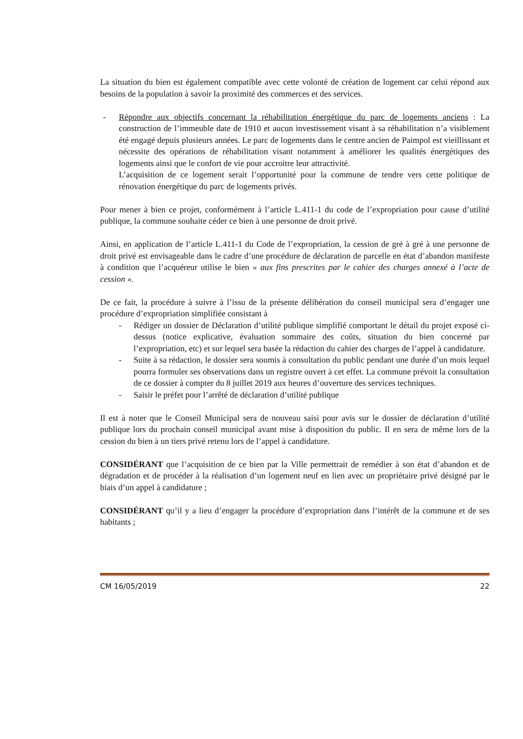La situation du bien est également compatible avec cette volonté de création de logement car celui répond aux besoins de la population à savoir la proximité des commerces et des services.
- Répondre aux objectifs concernant la réhabilitation énergétique du parc de logements anciens : La construction de l’immeuble date de 1910 et aucun investissement visant à sa réhabilitation n’a visiblement été engagé depuis plusieurs années. Le parc de logements dans le centre ancien de Paimpol est vieillissant et nécessite des opérations de réhabilitation visant notamment à améliorer les qualités énergétiques des logements ainsi que le confort de vie pour accroitre leur attractivité.
L’acquisition de ce logement serait l’opportunité pour la commune de tendre vers cette politique de rénovation énergétique du parc de logements privés.
Pour mener à bien ce projet, conformément à l’article L.411-1 du code de l’expropriation pour cause d’utilité publique, la commune souhaite céder ce bien à une personne de droit privé.
Ainsi, en application de l’article L.411-1 du Code de l’expropriation, la cession de gré à gré à une personne de droit privé est envisageable dans le cadre d’une procédure de déclaration de parcelle en état d’abandon manifeste à condition que l’acquéreur utilise le bien « aux fins prescrites par le cahier des charges annexé à l’acte de cession ».
De ce fait, la procédure à suivre à l’issu de la présente délibération du conseil municipal sera d’engager une procédure d’expropriation simplifiée consistant à
- Rédiger un dossier de Déclaration d’utilité publique simplifié comportant le détail du projet exposé ci-dessus (notice explicative, évaluation sommaire des coûts, situation du bien concerné par l’expropriation, etc) et sur lequel sera basée la rédaction du cahier des charges de l’appel à candidature.
- Suite à sa rédaction, le dossier sera soumis à consultation du public pendant une durée d’un mois lequel pourra formuler ses observations dans un registre ouvert à cet effet. La commune prévoit la consultation de ce dossier à compter du 8 juillet 2019 aux heures d’ouverture des services techniques.
- Saisir le préfet pour l’arrêté de déclaration d’utilité publique
Il est à noter que le Conseil Municipal sera de nouveau saisi pour avis sur le dossier de déclaration d’utilité publique lors du prochain conseil municipal avant mise à disposition du public. Il en sera de même lors de la cession du bien à un tiers privé retenu lors de l’appel à candidature.
CONSIDÉRANT que l’acquisition de ce bien par la Ville permettrait de remédier à son état d’abandon et de dégradation et de procéder à la réalisation d’un logement neuf en lien avec un propriétaire privé désigné par le biais d’un appel à candidature ;
CONSIDÉRANT qu’il y a lieu d’engager la procédure d’expropriation dans l’intérêt de la commune et de ses habitants ;
CM 16/05/2019 22